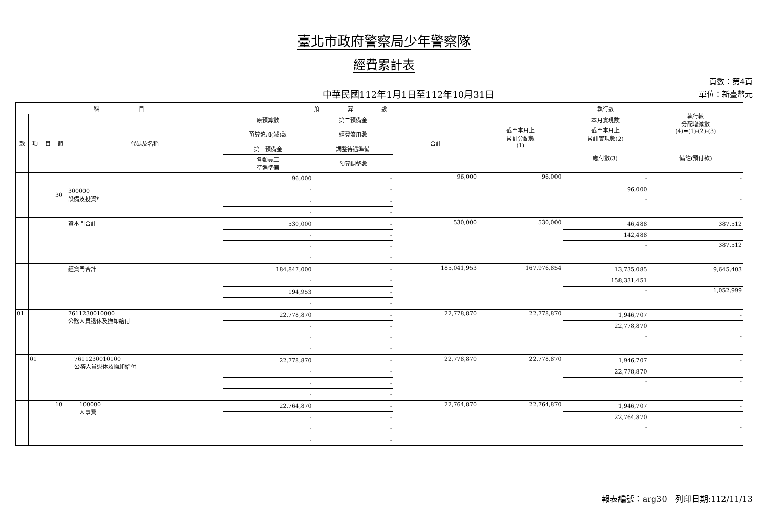臺北市政府警察局少年警察隊
經費累計表
中華民國112年1月1日至112年10月31日
頁數：第4頁
單位：新臺幣元
| 科 目 | | | | | 預 算 數 | | | 截至本月止 累計分配數 (1) | 執行數 | 執行較 分配增減數 (4)=(1)-(2)-(3) |
| --- | --- | --- | --- | --- | --- | --- | --- | --- | --- | --- |
| 款 | 項 | 目 | 節 | 代碼及名稱 | 原預算數 | 第二預備金 | 合計 | | 本月實現數 | |
| | | | | | 預算追加(減)數 | 經費流用數 | | | 截至本月止 累計實現數(2) | |
| | | | | | 第一預備金 | 調整待遇準備 | | | 應付數(3) | 備註(預付款) |
| | | | | | 各類員工 待遇準備 | 預算調整數 | | | | |
| | | | 30 | 300000 設備及投資* | 96,000 | - | 96,000 | 96,000 | - | - |
| | | | | | - | - | | | 96,000 | |
| | | | | | - | - | | | - | - |
| | | | | | - | - | | | | |
| | | | | 資本門合計 | 530,000 | - | 530,000 | 530,000 | 46,488 | 387,512 |
| | | | | | - | - | | | 142,488 | |
| | | | | | - | - | | | - | 387,512 |
| | | | | | - | - | | | | |
| | | | | 經資門合計 | 184,847,000 | - | 185,041,953 | 167,976,854 | 13,735,085 | 9,645,403 |
| | | | | | - | - | | | 158,331,451 | |
| | | | | | 194,953 | - | | | - | 1,052,999 |
| | | | | | - | - | | | | |
| 01 | | | | 7611230010000 公務人員退休及撫卹給付 | 22,778,870 | - | 22,778,870 | 22,778,870 | 1,946,707 | - |
| | | | | | - | - | | | 22,778,870 | |
| | | | | | - | - | | | - | - |
| | | | | | - | - | | | | |
| | 01 | | | 7611230010100 公務人員退休及撫卹給付 | 22,778,870 | - | 22,778,870 | 22,778,870 | 1,946,707 | - |
| | | | | | - | - | | | 22,778,870 | |
| | | | | | - | - | | | - | - |
| | | | | | - | - | | | | |
| | | | 10 | 100000 人事費 | 22,764,870 | - | 22,764,870 | 22,764,870 | 1,946,707 | - |
| | | | | | - | - | | | 22,764,870 | |
| | | | | | - | - | | | - | - |
| | | | | | - | - | | | | |
報表編號：arg30　列印日期:112/11/13